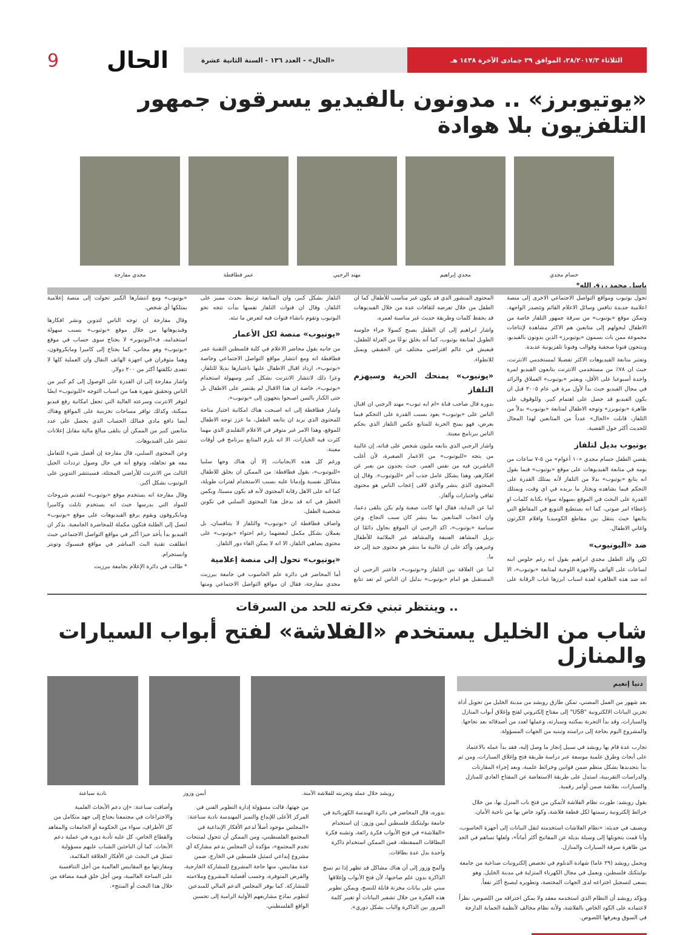الثلاثاء ٢٨/٢٠١٧/٣، الموافق ٢٩ جمادى الآخرة ١٤٣٨ هـ «الحال» - العدد ١٣٦ - السنة الثانية عشرة
الحال 9
«يوتيوبرز» .. مدونون بالفيديو يسرقون جمهور التلفزيون بلا هوادة
حسام مجدي مجدي إبراهيم مهند الرجبي عمر فطافطة مجدي مفارجة
باسل محمد رزق الله*
تحول يوتيوب ومواقع التواصل الاجتماعي الاخرى إلى منصة اعلامية جديدة تنافس وسائل الاعلام القائم وتتصدر الواجهة. وتمكن موقع «يوتيوب» من سرقة جمهور التلفاز خاصة من الاطفال ليحولهم إلى متابعين هم الاكثر مشاهدة لإنتاجات مجموعة ممن بات يسمون «يوتيوبرز» الذين يدونون بالفيديو، وينتجون فنونا صحفية وقوالب وفنونا تلفزيونية عديدة.
وتعتبر متابعة الفيديوهات الاكثر تفضيلا لمستخدمي الانترنت، حيث ان ٧٨٪ من مستخدمي الانترنت يتابعون الفيديو لمرة واحدة أسبوعيا على الأقل، ويعتبر «يوتيوب» العملاق والرائد في مجال الفيديو حيث بدأ لأول مرة في عام ٢٠٠٥ قبل ان يكون الفيديو قد حصل على اهتمام كبير. وللوقوف على ظاهرة «يوتيوبرز» وتوجه الاطفال لمتابعة «يوتيوب» بدلاً من التلفاز، قابلت «الحال» عدداً من المتابعين لهذا المجال للحديث أكثر حول القضية.
يوتيوب بديل لتلفاز
يقضي الطفل حسام مجدي «١٠ أعوام» من ٥-٧ ساعات من يومه في متابعة الفيديوهات على موقع «يوتيوب» فيما يقول انه يتابع «يوتيوب» بدلا من التلفاز لأنه يمتلك القدرة على التحكم فيما يشاهده ويختار ما يريده في اي وقت، ويمتلك القدرة على البحث في الموقع بسهولة سواء بكتابة كلمات او بإعطاء امر صوتي، كما انه يستطيع التنويع في المقاطع التي يتابعها حيث ينتقل بين مقاطع الكوميديا وافلام الكرتون واغاني الاطفال.
ضد «اليوتيوب»
لكن والد الطفل مجدي ابراهيم يقول انه رغم جلوس ابنه لساعات على الهاتف والاجهزة اللوحية لمتابعة «يوتيوب»، الا انه ضد هذه الظاهرة لعدة اسباب ابرزها غياب الرقابة على المحتوى المنشور الذي قد يكون غير مناسب للأطفال كما ان الطفل من خلال تعرضه لثقافات عدة من خلال الفيديوهات قد يحفظ كلمات وطريقة حديث غير مناسبة لعمره.
واشار ابراهيم إلى ان الطفل يصبح كسولا جراء جلوسه الطويل لمتابعة يوتيوب، كما أنه يخلق نوعًا من العزلة للطفل، فيعيش في عالم افتراضي مختلف عن الحقيقي ويميل للانطواء.
«يوتيوب» يمنحك الحرية وسيهزم التلفاز
بدوره قال صاحب قناة «ام ايه تيوب» مهند الرجبي ان اقبال الناس على «يوتيوب» يعود بسبب القدرة على التحكم فيما يعرض، فهو يمنح الحرية للمتابع عكس التلفاز الذي يحكم الناس ببرنامج معينة.
واشار الرجبي الذي يتابعه مليون شخص على قناته، إن غالبية من يتجه «لليوتيوب» من الاعمار الصغيرة، لأن أغلب الناشرين فيه من نفس العمر، حيث يجدون من يعبر عن افكارهم، وهذا يشكل عامل جذب آخر «لليوتيوب». وقال إن المحتوى الذي ينشر والذي لاقى إعجاب الناس هو محتوى ثقافي واختبارات وألغاز.
اما عن البداية، فقال انها كانت صعبة ولم يكن يتلقى دعما، وان اعجاب المتابعين بما ينشر كان سبب النجاح. وعن سياسة «يوتيوب»، اكد الرجبي ان الموقع يحاول دائمًا ان يزيل المشاهد العنيفة والمشاهد غير الملائمة للأطفال وغيرهم، وأكد على ان غالبية ما ينشر هو محتوى جيد إلى حد ما.
اما عن العلاقة بين التلفاز و«يوتيوب»، فاعتبر الرجبي ان المستقبل هو امام «يوتيوب» بدليل ان الناس لم تعد تتابع التلفاز بشكل كبير، وان المتابعة ترتبط بحدث مميز على التلفاز، وقال ان قنوات التلفاز نفسها بدأت تتجه نحو اليوتيوب وتقوم بانشاء قنوات فيه لتعرض ما تبثه.
«يوتيوب» منصة لكل الأعمار
من جانبه يقول محاضر الاعلام في كلية فلسطين التقنية عمر فطافطة انه ومع انتشار مواقع التواصل الاجتماعي وخاصة «يوتيوب»، ازداد اقبال الاطفال عليها باعتبارها بديلا للتلفاز، وعزا ذلك لانتشار الانترنت بشكل كبير وسهولة استخدام «يوتيوب»، خاصة ان هذا الاقبال لم يقتصر على الاطفال بل حتى الكبار بالسن اصبحوا يتجهون إلى «يوتيوب».
واشار فطافطة إلى انه اصبحت هناك امكانية اختيار متاحة للمحتوى الذي يريد ان يتابعه الطفل، ما عزز توجه الاطفال للموقع، وهذا الامر غير متوفر في الاعلام التقليدي الذي مهما كثرت فيه الخيارات، الا انه يلزم المتابع ببرنامج في أوقات معينة.
ورغم كل هذه الايجابيات، إلا أن هناك وجها سلبيا «لليوتيوب»، يقول فطافطة: من الممكن ان يخلق للاطفال مشاكل نفسية وإدمانا عليه بسبب الاستخدام لفترات طويلة، كما انه على الاهل رقابة المحتوى لأنه قد يكون مسيئا، ويكمن الخطر في انه قد يدخل هذا المحتوى السلبي في تكوين شخصية الطفل.
واضاف فطافطة ان «يوتيوب» والتلفاز لا يتنافسان، بل يعملان بشكل مكمل لبعضهما رغم احتواء «يوتيوب» على محتوى يضاهي التلفاز، الا انه لا يمكن الغاء دور التلفاز.
«يوتيوب» تحول إلى منصة إعلامية
أما المحاضر في دائرة علم الحاسوب في جامعة بيرزيت مجدي مفارجة، فقال ان مواقع التواصل الاجتماعي ومنها «يوتيوب» ومع انتشارها الكبير تحولت إلى منصة إعلامية يمتلكها أي شخص.
وقال مفارجة ان توجه الناس لتدوين ونشر افكارها وفيديوهاتها من خلال موقع «يوتيوب» بسبب سهولة استخدامه، فـ«اليوتيوبر» لا يحتاج سوى حساب في موقع «يوتيوب» وهو مجاني، كما يحتاج إلى كاميرا ومايكروفون، وهما متوفران في اجهزة الهاتف النقال وان العملية كلها لا تتعدى تكلفتها أكثر من ٢٠٠ دولار.
واشار مفارجة إلى ان القدرة على الوصول إلى كم كبير من الناس وتحقيق شهرة هما من اسباب التوجه «لليوتيوب» ايضًا لتوفر الانترنت وسرعته العالية التي تجعل امكانية رفع فيديو ممكنة، وكذلك توافر مساحات تخزينية على المواقع وهناك أيضا دافع مادي فمالك الحساب الذي يحصل على عدد متابعين كبير من الممكن أن يتلقى مبالغ مالية مقابل إعلانات تنشر على الفيديوهات.
وعن المحتوى السلبي، قال مفارجة إن أفضل شيء للتعامل معه هو تجاهله، وتوقع أنه في حال وصول ترددات الجيل الثالث من الانترنت للأراضي المحتلة، فسينتشر التدوين على اليوتيوب بشكل أكبر.
وقال مفارجة انه يستخدم موقع «يوتيوب» لتقديم شروحات للمواد التي يدرسها حيث انه يستخدم تابلت وكاميرا ومايكروفون ويقوم برفع الفيديوهات على موقع «يوتيوب» لتصل إلى الطلبة فتكون مكملة للمحاضرة الجامعية. يذكر ان الفيديو بدأ يأخذ حيزا أكبر في مواقع التواصل الاجتماعي حيث انطلقت تقنية البث المباشر في مواقع فيسبوك وتويتر وانستجرام.
* طالب في دائرة الإعلام بجامعة بيرزيت
.. وينتظر تبني فكرته للحد من السرقات
شاب من الخليل يستخدم «الفلاشة» لفتح أبواب السيارات والمنازل
دنيا إنعيم
بعد شهور من العمل المضني، تمكن طارق رويشد من مدينة الخليل من تحويل أداة تخزين البيانات الالكترونية "USB" إلى مفتاح إلكتروني لفتح وإغلاق أبواب المنازل والسيارات، وقد بدأ التجربة بمكتبه وسيارته، وعملها لعدد من أصدقائه بعد نجاحها. والمشروع اليوم بحاجة إلى دراسته وتبنيه من الجهات المسؤولة.
تجارب عدة قام بها رويشد في سبيل إنجاز ما وصل إليه، فقد بدأ عمله بالاعتماد على أبحاث وطرق علمية موسعة عبر دراسة طريقة فتح وإغلاق السيارات، ومن ثم بدأ بتحديدها بشكل منظم ضمن قوانين وخرائط علمية، وبعد إجراء المقارنات والدراسات التقريبية، استدل على طريقة الاستعاضة عن المفتاح العادي للمنازل والسيارات، بفلاشة ضمن أوامر رقمية.
يقول رويشد: طورت نظام الفلاشة لأتمكن من فتح باب المنزل بها، من خلال خرائط إلكترونية رسمتها لكل قطعة فلاشة، وكود خاص بها من ناحية الأمان.
ويضيف في حديثه: «نظام الفلاشات استخدمته لنقل البيانات إلى أجهزة الحاسوب، وأنا قمت بتحويلها إلى وسيلة بديلة عن المفاتيح أكثر أماناً»، ولعلها تساهم في الحد من ظاهرة سرقة السيارات والمنازل.
ويحمل رويشد (٢٩ عاما) شهادة الدبلوم في تخصص إلكترونيات صناعية من جامعة بوليتكنك فلسطين، ويعمل في مجال الكهرباء المنزلية في مدينة الخليل. وهو يسعى لتسجيل اختراعه لدى الجهات المختصة، وتطويره ليصبح أكثر نفعاً.
ويؤكد رويشد أن النظام الذي استخدمه معقد ولا يمكن اختراقه من اللصوص، نظراً لاعتماده على الكود الخاص بالفلاشة، ولأنه نظام مخالف لأنظمة الحماية الدارجة في السوق ويعرفها اللصوص.
رويشد خلال عمله وتجربته للفلاشة الآمنة. أيمن وزوز نادية سباعنة
بدوره، قال المحاضر في دائرة الهندسة الكهربائية في جامعة بوليتكنك فلسطين أيمن وزوز: إن استخدام «الفلاشة» في فتح الأبواب فكرة رائعة، وتشبه فكرة البطاقات الممغنطة، فمن الممكن استخدام ذاكرة واحدة بدل عدة بطاقات.
وألمح وزوز إلى أن هناك مشاكل قد تظهر إذا تم نسخ الذاكرة بدون علم صاحبها، لأن فتح الأبواب وإغلاقها مبني على بيانات مخزنة قابلة للنسخ، ويمكن تطوير هذه الفكرة من خلال تشفير البيانات أو تغيير كلمة المرور بين الذاكرة والباب بشكل دوري».
من جهتها، قالت مسؤولة إدارة التطوير الفني في المركز الأعلى للإبداع والتميز المهندسة نادية سباعنة: «المجلس موجود أصلاً لدعم الأفكار الإبداعية في المجتمع الفلسطيني، ومن الممكن أن تتحول لمنتجات تخدم المجتمع»، مؤكدة أن المجلس يدعم مشاركة أي مشروع إبداعي لتمثيل فلسطين في الخارج، ضمن عدة مقاييس، منها حاجة المشروع للمشاركة الخارجية، والفرص المتوفرة، وحسب أفضلية المشروع وملاءمته للمشاركة. كما يوفر المجلس الدعم المالي للمبدعين لتطوير نماذج مشاريعهم الأولية الرامية إلى تحسين الواقع الفلسطيني.
وأضافت سباعنة: «إن دعم الأبحاث العلمية والاختراعات في مجتمعنا يحتاج إلى جهد متكامل من كل الأطراف، سواء من الحكومة أو الجامعات والمعاهد والقطاع الخاص، كل عليه تأدية دوره في عملية دعم الأبحاث. كما أن الباحثين الشباب عليهم مسؤولية تتمثل في البحث عن الأفكار الخلاقة الملائمة، ومقارنتها مع المقاييس العالمية من أجل التنافسية على الساحة العالمية، ومن أجل خلق قيمة مضافة من خلال هذا البحث أو المنتج».